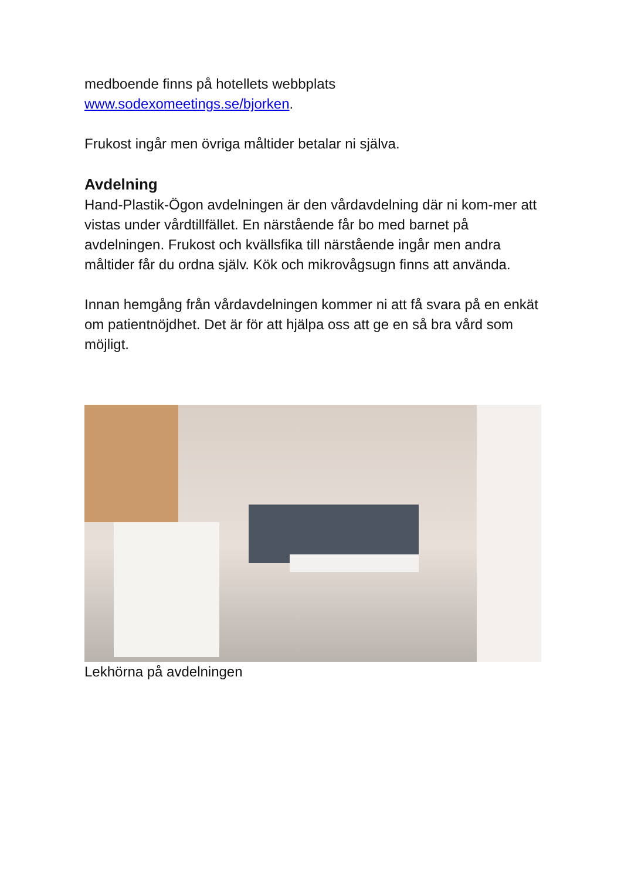medboende finns på hotellets webbplats
www.sodexomeetings.se/bjorken.
Frukost ingår men övriga måltider betalar ni själva.
Avdelning
Hand-Plastik-Ögon avdelningen är den vårdavdelning där ni kom-mer att vistas under vårdtillfället. En närstående får bo med barnet på avdelningen. Frukost och kvällsfika till närstående ingår men andra måltider får du ordna själv. Kök och mikrovågsugn finns att använda.
Innan hemgång från vårdavdelningen kommer ni att få svara på en enkät om patientnöjdhet. Det är för att hjälpa oss att ge en så bra vård som möjligt.
Lekhörna på avdelningen